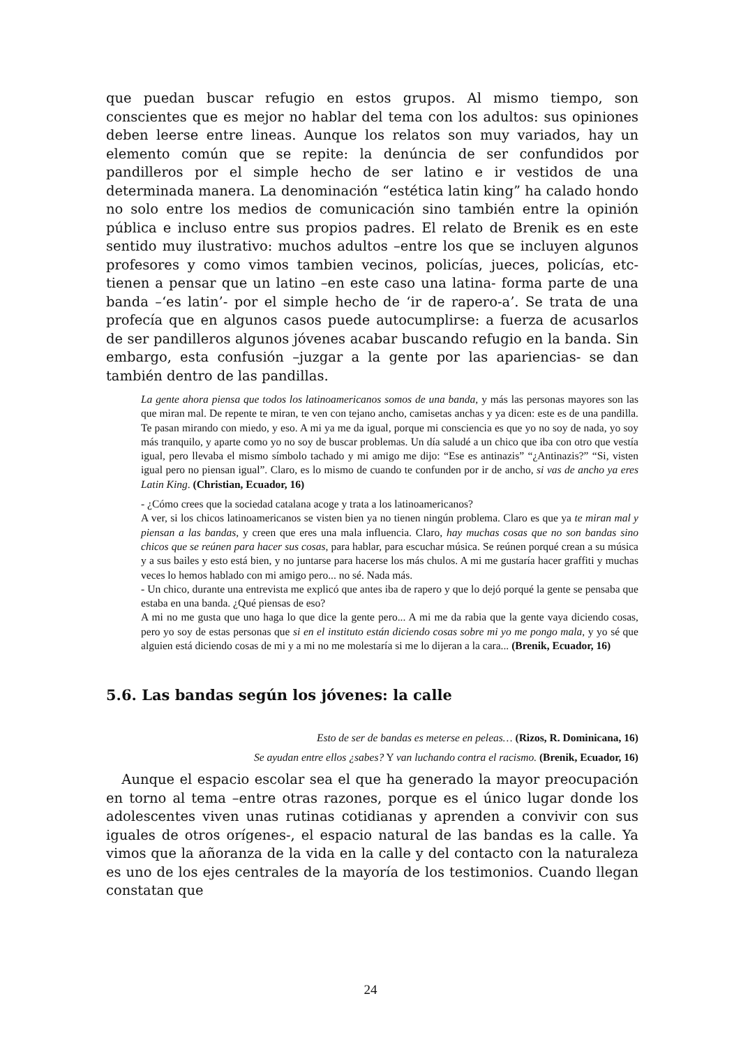que puedan buscar refugio en estos grupos. Al mismo tiempo, son conscientes que es mejor no hablar del tema con los adultos: sus opiniones deben leerse entre lineas. Aunque los relatos son muy variados, hay un elemento común que se repite: la denúncia de ser confundidos por pandilleros por el simple hecho de ser latino e ir vestidos de una determinada manera. La denominación “estética latin king” ha calado hondo no solo entre los medios de comunicación sino también entre la opinión pública e incluso entre sus propios padres. El relato de Brenik es en este sentido muy ilustrativo: muchos adultos –entre los que se incluyen algunos profesores y como vimos tambien vecinos, policías, jueces, policías, etc- tienen a pensar que un latino –en este caso una latina- forma parte de una banda –‘es latin’- por el simple hecho de ‘ir de rapero-a’. Se trata de una profecía que en algunos casos puede autocumplirse: a fuerza de acusarlos de ser pandilleros algunos jóvenes acabar buscando refugio en la banda. Sin embargo, esta confusión –juzgar a la gente por las apariencias- se dan también dentro de las pandillas.
La gente ahora piensa que todos los latinoamericanos somos de una banda, y más las personas mayores son las que miran mal. De repente te miran, te ven con tejano ancho, camisetas anchas y ya dicen: este es de una pandilla. Te pasan mirando con miedo, y eso. A mi ya me da igual, porque mi consciencia es que yo no soy de nada, yo soy más tranquilo, y aparte como yo no soy de buscar problemas. Un día saludé a un chico que iba con otro que vestía igual, pero llevaba el mismo símbolo tachado y mi amigo me dijo: “Ese es antinazis” “¿Antinazis?” “Si, visten igual pero no piensan igual”. Claro, es lo mismo de cuando te confunden por ir de ancho, si vas de ancho ya eres Latin King. (Christian, Ecuador, 16)
- ¿Cómo crees que la sociedad catalana acoge y trata a los latinoamericanos?
A ver, si los chicos latinoamericanos se visten bien ya no tienen ningún problema. Claro es que ya te miran mal y piensan a las bandas, y creen que eres una mala influencia. Claro, hay muchas cosas que no son bandas sino chicos que se reúnen para hacer sus cosas, para hablar, para escuchar música. Se reúnen porqué crean a su música y a sus bailes y esto está bien, y no juntarse para hacerse los más chulos. A mi me gustaría hacer graffiti y muchas veces lo hemos hablado con mi amigo pero... no sé. Nada más.
- Un chico, durante una entrevista me explicó que antes iba de rapero y que lo dejó porqué la gente se pensaba que estaba en una banda. ¿Qué piensas de eso?
A mi no me gusta que uno haga lo que dice la gente pero... A mi me da rabia que la gente vaya diciendo cosas, pero yo soy de estas personas que si en el instituto están diciendo cosas sobre mi yo me pongo mala, y yo sé que alguien está diciendo cosas de mi y a mi no me molestaría si me lo dijeran a la cara... (Brenik, Ecuador, 16)
5.6. Las bandas según los jóvenes: la calle
Esto de ser de bandas es meterse en peleas… (Rizos, R. Dominicana, 16)
Se ayudan entre ellos ¿sabes? Y van luchando contra el racismo. (Brenik, Ecuador, 16)
Aunque el espacio escolar sea el que ha generado la mayor preocupación en torno al tema –entre otras razones, porque es el único lugar donde los adolescentes viven unas rutinas cotidianas y aprenden a convivir con sus iguales de otros orígenes-, el espacio natural de las bandas es la calle. Ya vimos que la añoranza de la vida en la calle y del contacto con la naturaleza es uno de los ejes centrales de la mayoría de los testimonios. Cuando llegan constatan que
24